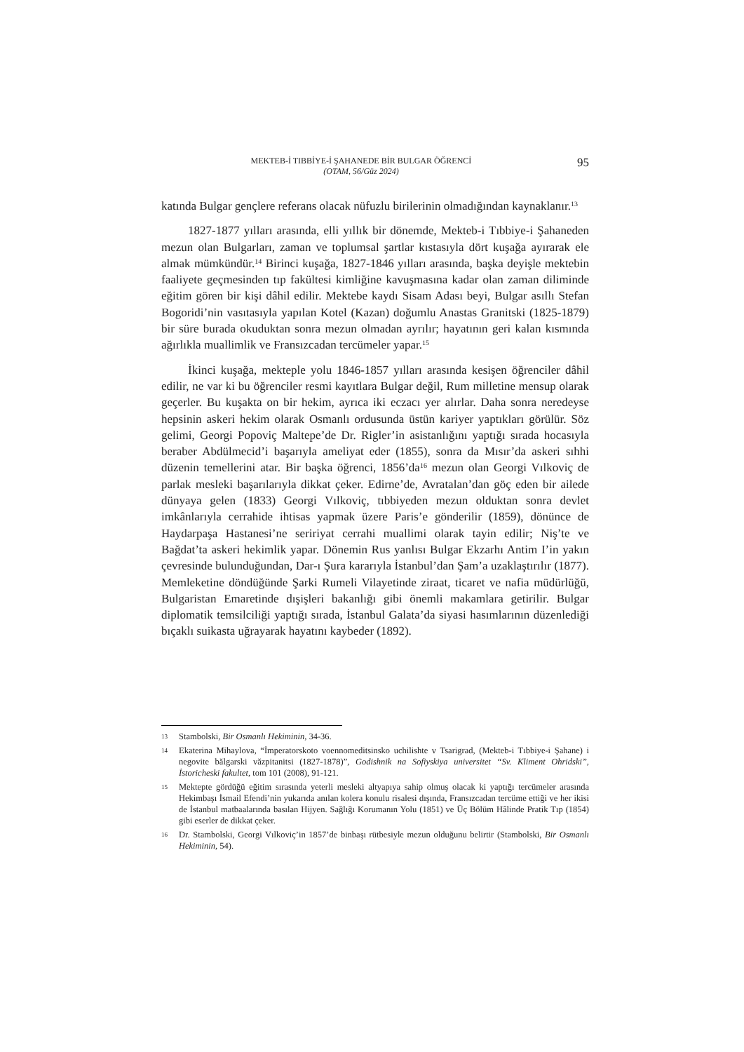MEKTEB-İ TIBBİYE-İ ŞAHANEDE BİR BULGAR ÖĞRENCİ
(OTAM, 56/Güz 2024)
95
katında Bulgar gençlere referans olacak nüfuzlu birilerinin olmadığından kaynaklanır.<sup>13</sup>
1827-1877 yılları arasında, elli yıllık bir dönemde, Mekteb-i Tıbbiye-i Şahaneden mezun olan Bulgarları, zaman ve toplumsal şartlar kıstasıyla dört kuşağa ayırarak ele almak mümkündür.<sup>14</sup> Birinci kuşağa, 1827-1846 yılları arasında, başka deyişle mektebin faaliyete geçmesinden tıp fakültesi kimliğine kavuşmasına kadar olan zaman diliminde eğitim gören bir kişi dâhil edilir. Mektebe kaydı Sisam Adası beyi, Bulgar asıllı Stefan Bogoridi’nin vasıtasıyla yapılan Kotel (Kazan) doğumlu Anastas Granitski (1825-1879) bir süre burada okuduktan sonra mezun olmadan ayrılır; hayatının geri kalan kısmında ağırlıkla muallimlik ve Fransızcadan tercümeler yapar.<sup>15</sup>
İkinci kuşağa, mekteple yolu 1846-1857 yılları arasında kesişen öğrenciler dâhil edilir, ne var ki bu öğrenciler resmi kayıtlara Bulgar değil, Rum milletine mensup olarak geçerler. Bu kuşakta on bir hekim, ayrıca iki eczacı yer alırlar. Daha sonra neredeyse hepsinin askeri hekim olarak Osmanlı ordusunda üstün kariyer yaptıkları görülür. Söz gelimi, Georgi Popoviç Maltepe’de Dr. Rigler’in asistanlığını yaptığı sırada hocasıyla beraber Abdülmecid’i başarıyla ameliyat eder (1855), sonra da Mısır’da askeri sıhhi düzenin temellerini atar. Bir başka öğrenci, 1856’da<sup>16</sup> mezun olan Georgi Vılkoviç de parlak mesleki başarılarıyla dikkat çeker. Edirne’de, Avratalan’dan göç eden bir ailede dünyaya gelen (1833) Georgi Vılkoviç, tıbbiyeden mezun olduktan sonra devlet imkânlarıyla cerrahide ihtisas yapmak üzere Paris’e gönderilir (1859), dönünce de Haydarpaşa Hastanesi’ne seririyat cerrahi muallimi olarak tayin edilir; Niş’te ve Bağdat’ta askeri hekimlik yapar. Dönemin Rus yanlısı Bulgar Ekzarhı Antim I’in yakın çevresinde bulunduğundan, Dar-ı Şura kararıyla İstanbul’dan Şam’a uzaklaştırılır (1877). Memleketine döndüğünde Şarki Rumeli Vilayetinde ziraat, ticaret ve nafia müdürlüğü, Bulgaristan Emaretinde dışişleri bakanlığı gibi önemli makamlara getirilir. Bulgar diplomatik temsilciliği yaptığı sırada, İstanbul Galata’da siyasi hasımlarının düzenlediği bıçaklı suikasta uğrayarak hayatını kaybeder (1892).
13 Stambolski, Bir Osmanlı Hekiminin, 34-36.
14 Ekaterina Mihaylova, “İmperatorskoto voennomeditsinsko uchilishte v Tsarigrad, (Mekteb-i Tıbbiye-i Şahane) i negovite bălgarski văzpitanitsi (1827-1878)”, Godishnik na Sofiyskiya universitet “Sv. Kliment Ohridski”, İstoricheski fakultet, tom 101 (2008), 91-121.
15 Mektepte gördüğü eğitim sırasında yeterli mesleki altyapıya sahip olmuş olacak ki yaptığı tercümeler arasında Hekimbaşı İsmail Efendi’nin yukarıda anılan kolera konulu risalesi dışında, Fransızcadan tercüme ettiği ve her ikisi de İstanbul matbaalarında basılan Hijyen. Sağlığı Korumanın Yolu (1851) ve Üç Bölüm Hâlinde Pratik Tıp (1854) gibi eserler de dikkat çeker.
16 Dr. Stambolski, Georgi Vılkoviç’in 1857’de binbaşı rütbesiyle mezun olduğunu belirtir (Stambolski, Bir Osmanlı Hekiminin, 54).